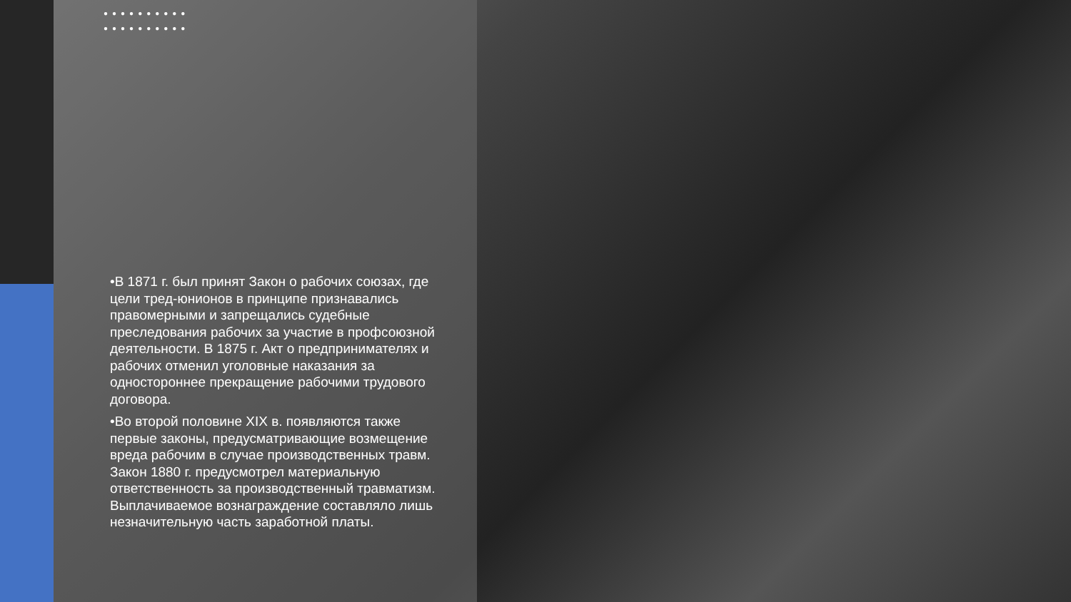●●●●●●●●●● ●●●●●●●●●●
•В 1871 г. был принят Закон о рабочих союзах, где цели тред-юнионов в принципе признавались правомерными и запрещались судебные преследования рабочих за участие в профсоюзной деятельности. В 1875 г. Акт о предпринимателях и рабочих отменил уголовные наказания за одностороннее прекращение рабочими трудового договора.
•Во второй половине XIX в. появляются также первые законы, предусматривающие возмещение вреда рабочим в случае производственных травм. Закон 1880 г. предусмотрел материальную ответственность за производственный травматизм. Выплачиваемое вознаграждение составляло лишь незначительную часть заработной платы.